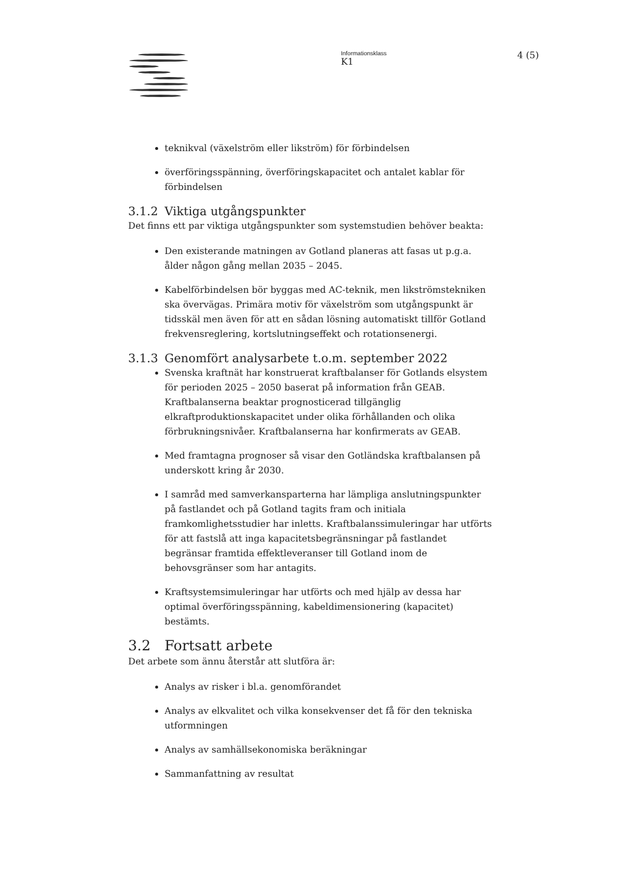Informationsklass
K1
4 (5)
teknikval (växelström eller likström) för förbindelsen
överföringsspänning, överföringskapacitet och antalet kablar för förbindelsen
3.1.2 Viktiga utgångspunkter
Det finns ett par viktiga utgångspunkter som systemstudien behöver beakta:
Den existerande matningen av Gotland planeras att fasas ut p.g.a. ålder någon gång mellan 2035 – 2045.
Kabelförbindelsen bör byggas med AC-teknik, men likströmstekniken ska övervägas. Primära motiv för växelström som utgångspunkt är tidsskäl men även för att en sådan lösning automatiskt tillför Gotland frekvensreglering, kortslutningseffekt och rotationsenergi.
3.1.3 Genomfört analysarbete t.o.m. september 2022
Svenska kraftnät har konstruerat kraftbalanser för Gotlands elsystem för perioden 2025 – 2050 baserat på information från GEAB. Kraftbalanserna beaktar prognosticerad tillgänglig elkraftproduktionskapacitet under olika förhållanden och olika förbrukningsnivåer. Kraftbalanserna har konfirmerats av GEAB.
Med framtagna prognoser så visar den Gotländska kraftbalansen på underskott kring år 2030.
I samråd med samverkansparterna har lämpliga anslutningspunkter på fastlandet och på Gotland tagits fram och initiala framkomlighetsstudier har inletts. Kraftbalanssimuleringar har utförts för att fastslå att inga kapacitetsbegränsningar på fastlandet begränsar framtida effektleveranser till Gotland inom de behovsgränser som har antagits.
Kraftsystemsimuleringar har utförts och med hjälp av dessa har optimal överföringsspänning, kabeldimensionering (kapacitet) bestämts.
3.2 Fortsatt arbete
Det arbete som ännu återstår att slutföra är:
Analys av risker i bl.a. genomförandet
Analys av elkvalitet och vilka konsekvenser det få för den tekniska utformningen
Analys av samhällsekonomiska beräkningar
Sammanfattning av resultat